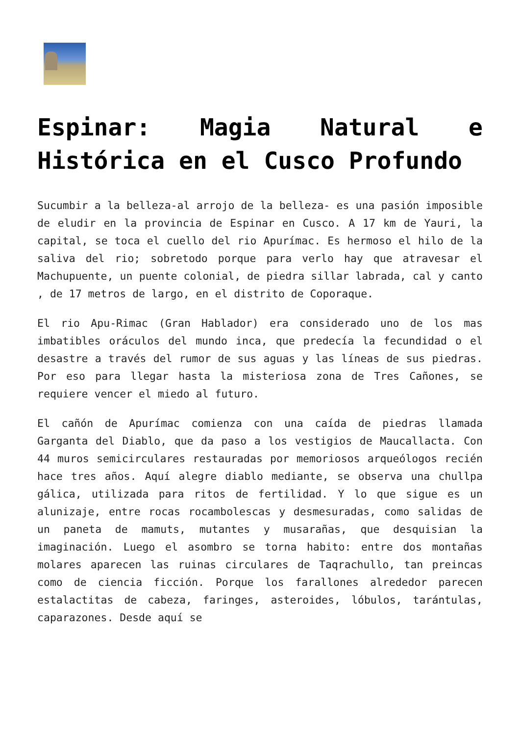Espinar: Magia Natural e Histórica en el Cusco Profundo
Sucumbir a la belleza-al arrojo de la belleza- es una pasión imposible de eludir en la provincia de Espinar en Cusco. A 17 km de Yauri, la capital, se toca el cuello del rio Apurímac. Es hermoso el hilo de la saliva del rio; sobretodo porque para verlo hay que atravesar el Machupuente, un puente colonial, de piedra sillar labrada, cal y canto , de 17 metros de largo, en el distrito de Coporaque.
El rio Apu-Rimac (Gran Hablador) era considerado uno de los mas imbatibles oráculos del mundo inca, que predecía la fecundidad o el desastre a través del rumor de sus aguas y las líneas de sus piedras. Por eso para llegar hasta la misteriosa zona de Tres Cañones, se requiere vencer el miedo al futuro.
El cañón de Apurímac comienza con una caída de piedras llamada Garganta del Diablo, que da paso a los vestigios de Maucallacta. Con 44 muros semicirculares restauradas por memoriosos arqueólogos recién hace tres años. Aquí alegre diablo mediante, se observa una chullpa gálica, utilizada para ritos de fertilidad. Y lo que sigue es un alunizaje, entre rocas rocambolescas y desmesuradas, como salidas de un paneta de mamuts, mutantes y musarañas, que desquisian la imaginación. Luego el asombro se torna habito: entre dos montañas molares aparecen las ruinas circulares de Taqrachullo, tan preincas como de ciencia ficción. Porque los farallones alrededor parecen estalactitas de cabeza, faringes, asteroides, lóbulos, tarántulas, caparazones. Desde aquí se